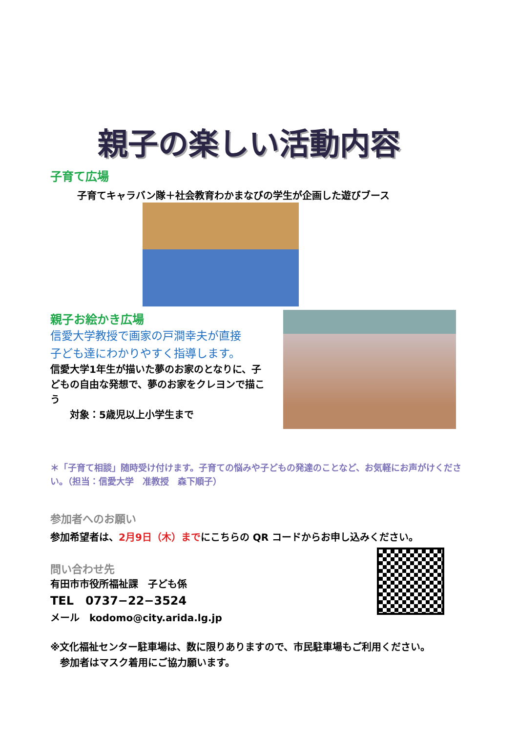親子の楽しい活動内容
子育て広場
子育てキャラバン隊＋社会教育わかまなびの学生が企画した遊びブース
親子お絵かき広場
信愛大学教授で画家の戸澗幸夫が直接
子ども達にわかりやすく指導します。
信愛大学1年生が描いた夢のお家のとなりに、子どもの自由な発想で、夢のお家をクレヨンで描こう
　　対象：5歳児以上小学生まで
＊「子育て相談」随時受け付けます。子育ての悩みや子どもの発達のことなど、お気軽にお声がけください。（担当：信愛大学　准教授　森下順子）
参加者へのお願い
参加希望者は、2月9日（木）までにこちらの QR コードからお申し込みください。
問い合わせ先
有田市市役所福祉課　子ども係
TEL　0737−22−3524
メール　kodomo@city.arida.lg.jp
※文化福祉センター駐車場は、数に限りありますので、市民駐車場もご利用ください。
　参加者はマスク着用にご協力願います。